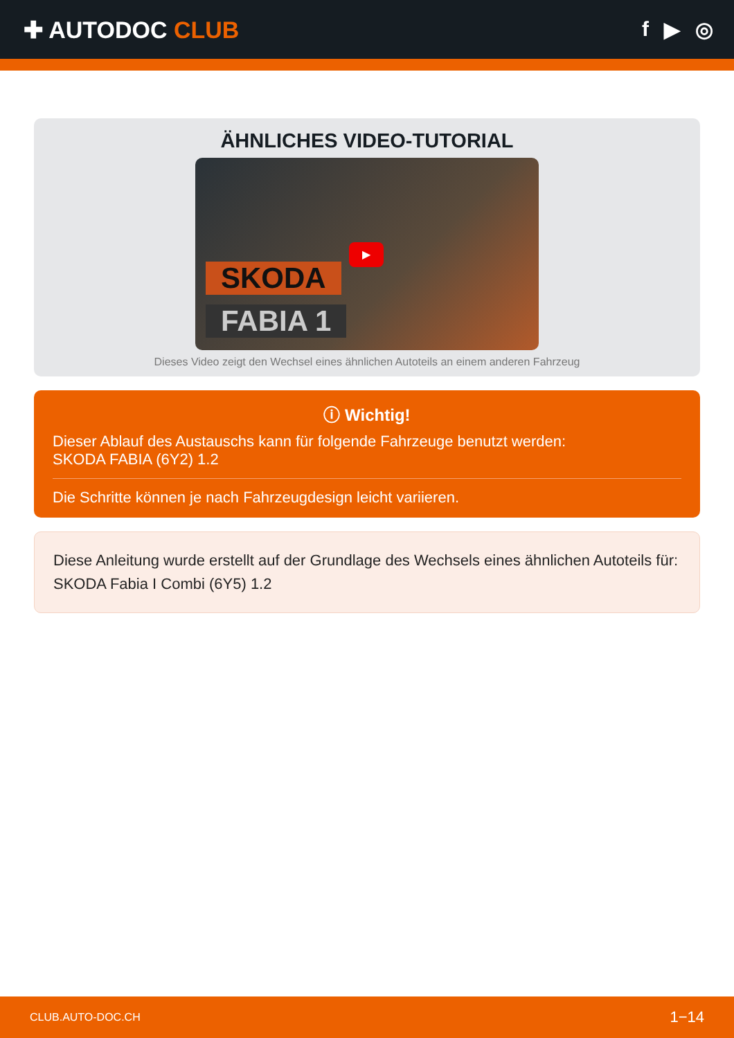✚ AUTODOC CLUB f ▶ ◎
ÄHNLICHES VIDEO-TUTORIAL
▶
SKODA
FABIA 1
Dieses Video zeigt den Wechsel eines ähnlichen Autoteils an einem anderen Fahrzeug
ⓘ Wichtig!
Dieser Ablauf des Austauschs kann für folgende Fahrzeuge benutzt werden:
SKODA FABIA (6Y2) 1.2
Die Schritte können je nach Fahrzeugdesign leicht variieren.
Diese Anleitung wurde erstellt auf der Grundlage des Wechsels eines ähnlichen Autoteils für: SKODA Fabia I Combi (6Y5) 1.2
CLUB.AUTO-DOC.CH 1−14